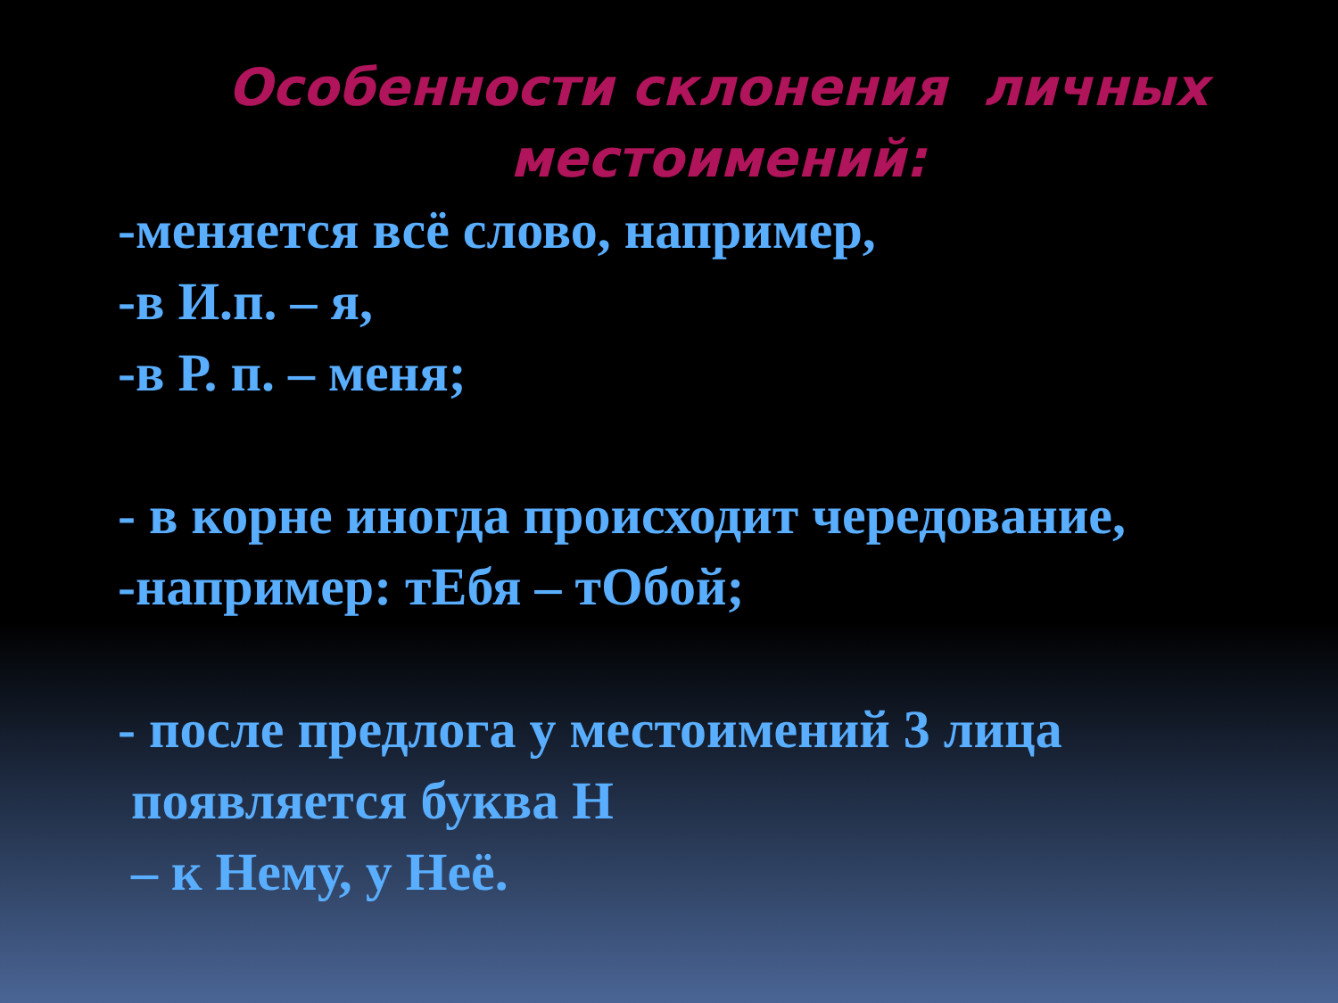Особенности склонения личных местоимений:
-меняется всё слово, например,
-в И.п. – я,
-в Р. п. – меня;
- в корне иногда происходит чередование,
-например: тЕбя – тОбой;
- после предлога у местоимений 3 лица
появляется буква Н
– к Нему, у Неё.